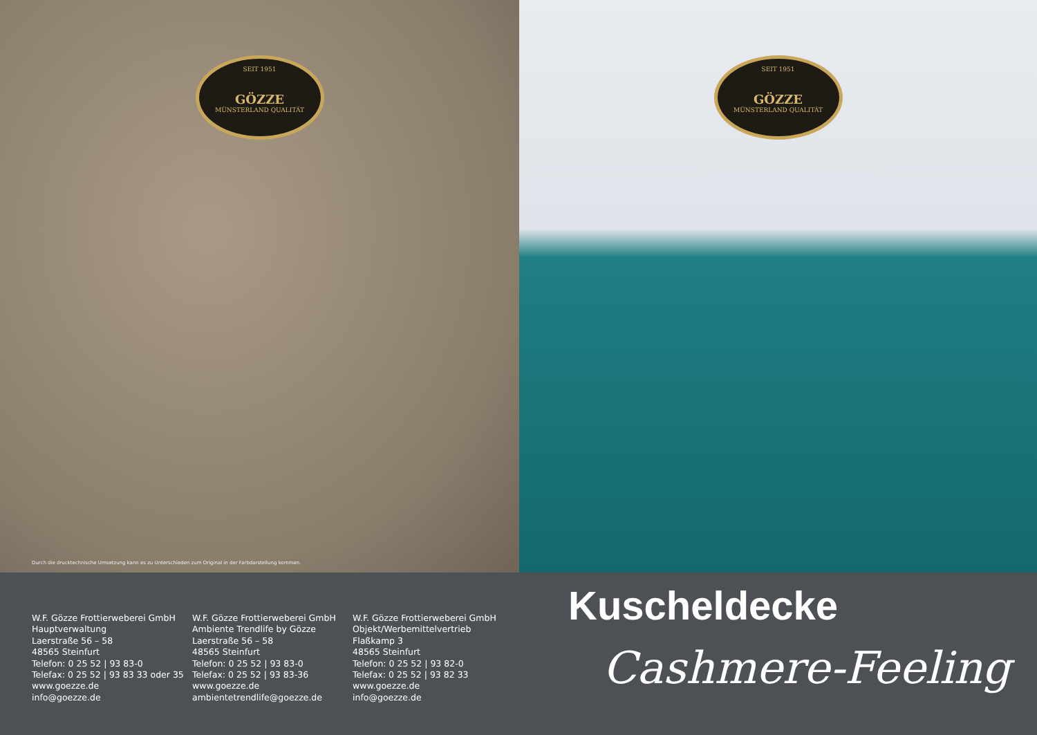SEIT 1951
GÖZZE
MÜNSTERLAND QUALITÄT
Durch die drucktechnische Umsetzung kann es zu Unterschieden zum Original in der Farbdarstellung kommen.
SEIT 1951
GÖZZE
MÜNSTERLAND QUALITÄT
W.F. Gözze Frottierweberei GmbH
Hauptverwaltung
Laerstraße 56 – 58
48565 Steinfurt
Telefon: 0 25 52 | 93 83-0
Telefax: 0 25 52 | 93 83 33 oder 35
www.goezze.de
info@goezze.de
W.F. Gözze Frottierweberei GmbH
Ambiente Trendlife by Gözze
Laerstraße 56 – 58
48565 Steinfurt
Telefon: 0 25 52 | 93 83-0
Telefax: 0 25 52 | 93 83-36
www.goezze.de
ambientetrendlife@goezze.de
W.F. Gözze Frottierweberei GmbH
Objekt/Werbemittelvertrieb
Flaßkamp 3
48565 Steinfurt
Telefon: 0 25 52 | 93 82-0
Telefax: 0 25 52 | 93 82 33
www.goezze.de
info@goezze.de
Kuscheldecke
Cashmere-Feeling